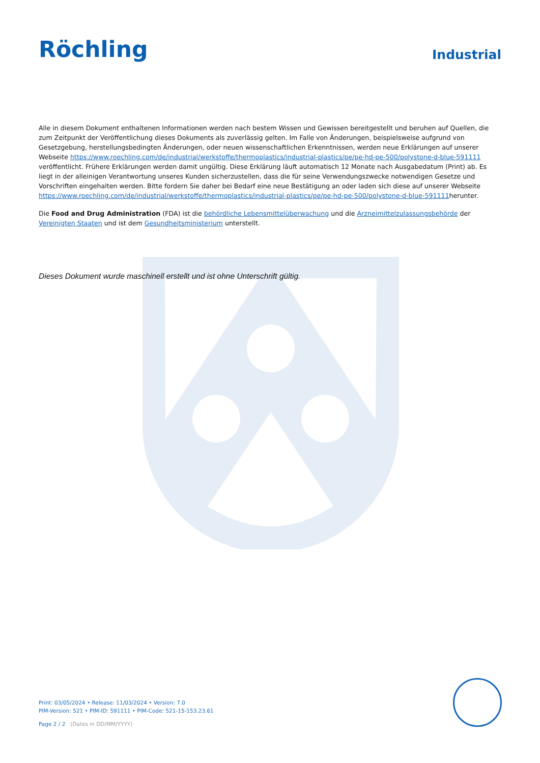Röchling
Industrial
Alle in diesem Dokument enthaltenen Informationen werden nach bestem Wissen und Gewissen bereitgestellt und beruhen auf Quellen, die zum Zeitpunkt der Veröffentlichung dieses Dokuments als zuverlässig gelten. Im Falle von Änderungen, beispielsweise aufgrund von Gesetzgebung, herstellungsbedingten Änderungen, oder neuen wissenschaftlichen Erkenntnissen, werden neue Erklärungen auf unserer Webseite https://www.roechling.com/de/industrial/werkstoffe/thermoplastics/industrial-plastics/pe/pe-hd-pe-500/polystone-d-blue-591111 veröffentlicht. Frühere Erklärungen werden damit ungültig. Diese Erklärung läuft automatisch 12 Monate nach Ausgabedatum (Print) ab. Es liegt in der alleinigen Verantwortung unseres Kunden sicherzustellen, dass die für seine Verwendungszwecke notwendigen Gesetze und Vorschriften eingehalten werden. Bitte fordern Sie daher bei Bedarf eine neue Bestätigung an oder laden sich diese auf unserer Webseite https://www.roechling.com/de/industrial/werkstoffe/thermoplastics/industrial-plastics/pe/pe-hd-pe-500/polystone-d-blue-591111herunter.
Die Food and Drug Administration (FDA) ist die behördliche Lebensmittelüberwachung und die Arzneimittelzulassungsbehörde der Vereinigten Staaten und ist dem Gesundheitsministerium unterstellt.
Dieses Dokument wurde maschinell erstellt und ist ohne Unterschrift gültig.
Print: 03/05/2024 • Release: 11/03/2024 • Version: 7.0
PIM-Version: 521 • PIM-ID: 591111 • PIM-Code: 521-15-153.23.61
Page 2 / 2 (Dates in DD/MM/YYYY)